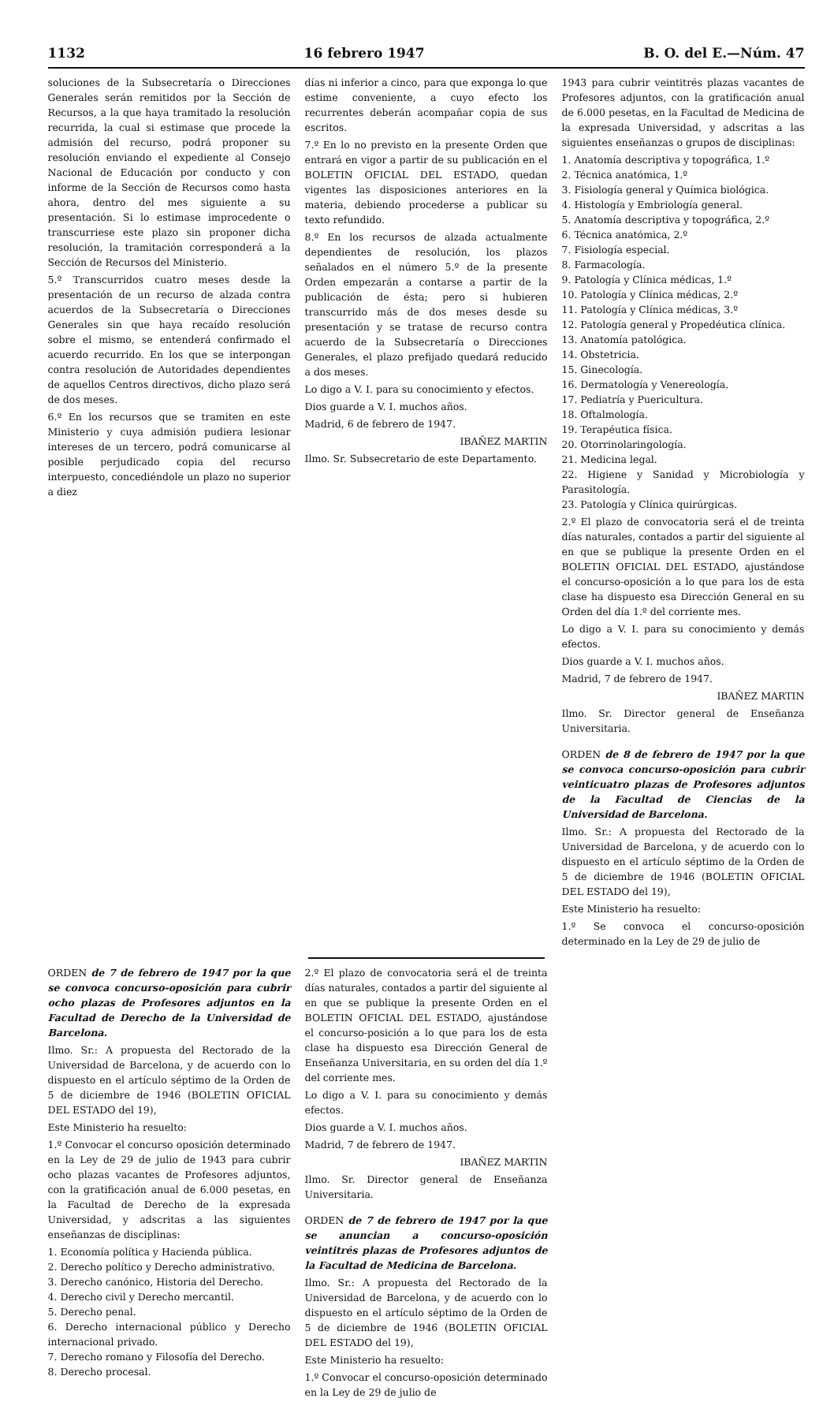1132 16 febrero 1947 B. O. del E.—Núm. 47
soluciones de la Subsecretaría o Direcciones Generales serán remitidos por la Sección de Recursos, a la que haya tramitado la resolución recurrida, la cual si estimase que procede la admisión del recurso, podrá proponer su resolución enviando el expediente al Consejo Nacional de Educación por conducto y con informe de la Sección de Recursos como hasta ahora, dentro del mes siguiente a su presentación. Si lo estimase improcedente o transcurriese este plazo sin proponer dicha resolución, la tramitación corresponderá a la Sección de Recursos del Ministerio.
5.º Transcurridos cuatro meses desde la presentación de un recurso de alzada contra acuerdos de la Subsecretaría o Direcciones Generales sin que haya recaído resolución sobre el mismo, se entenderá confirmado el acuerdo recurrido. En los que se interpongan contra resolución de Autoridades dependientes de aquellos Centros directivos, dicho plazo será de dos meses.
6.º En los recursos que se tramiten en este Ministerio y cuya admisión pudiera lesionar intereses de un tercero, podrá comunicarse al posible perjudicado copia del recurso interpuesto, concediéndole un plazo no superior a diez
días ni inferior a cinco, para que exponga lo que estime conveniente, a cuyo efecto los recurrentes deberán acompañar copia de sus escritos.
7.º En lo no previsto en la presente Orden que entrará en vigor a partir de su publicación en el BOLETIN OFICIAL DEL ESTADO, quedan vigentes las disposiciones anteriores en la materia, debiendo procederse a publicar su texto refundido.
8.º En los recursos de alzada actualmente dependientes de resolución, los plazos señalados en el número 5.º de la presente Orden empezarán a contarse a partir de la publicación de ésta; pero si hubieren transcurrido más de dos meses desde su presentación y se tratase de recurso contra acuerdo de la Subsecretaría o Direcciones Generales, el plazo prefijado quedará reducido a dos meses.
Lo digo a V. I. para su conocimiento y efectos.
Dios guarde a V. I. muchos años.
Madrid, 6 de febrero de 1947.
IBAÑEZ MARTIN
Ilmo. Sr. Subsecretario de este Departamento.
1943 para cubrir veintitrés plazas vacantes de Profesores adjuntos, con la gratificación anual de 6.000 pesetas, en la Facultad de Medicina de la expresada Universidad, y adscritas a las siguientes enseñanzas o grupos de disciplinas:
1. Anatomía descriptiva y topográfica, 1.º
2. Técnica anatómica, 1.º
3. Fisiología general y Química biológica.
4. Histología y Embriología general.
5. Anatomía descriptiva y topográfica, 2.º
6. Técnica anatómica, 2.º
7. Fisiología especial.
8. Farmacología.
9. Patología y Clínica médicas, 1.º
10. Patología y Clínica médicas, 2.º
11. Patología y Clínica médicas, 3.º
12. Patología general y Propedéutica clínica.
13. Anatomía patológica.
14. Obstetricia.
15. Ginecología.
16. Dermatología y Venereología.
17. Pediatría y Puericultura.
18. Oftalmología.
19. Terapéutica física.
20. Otorrinolaringología.
21. Medicina legal.
22. Higiene y Sanidad y Microbiología y Parasitología.
23. Patología y Clínica quirúrgicas.
2.º El plazo de convocatoria será el de treinta días naturales, contados a partir del siguiente al en que se publique la presente Orden en el BOLETIN OFICIAL DEL ESTADO, ajustándose el concurso-oposición a lo que para los de esta clase ha dispuesto esa Dirección General en su Orden del día 1.º del corriente mes.
Lo digo a V. I. para su conocimiento y demás efectos.
Dios guarde a V. I. muchos años.
Madrid, 7 de febrero de 1947.
IBAÑEZ MARTIN
Ilmo. Sr. Director general de Enseñanza Universitaria.
ORDEN de 8 de febrero de 1947 por la que se convoca concurso-oposición para cubrir veinticuatro plazas de Profesores adjuntos de la Facultad de Ciencias de la Universidad de Barcelona.
Ilmo. Sr.: A propuesta del Rectorado de la Universidad de Barcelona, y de acuerdo con lo dispuesto en el artículo séptimo de la Orden de 5 de diciembre de 1946 (BOLETIN OFICIAL DEL ESTADO del 19),
Este Ministerio ha resuelto:
1.º Se convoca el concurso-oposición determinado en la Ley de 29 de julio de
ORDEN de 7 de febrero de 1947 por la que se convoca concurso-oposición para cubrir ocho plazas de Profesores adjuntos en la Facultad de Derecho de la Universidad de Barcelona.
Ilmo. Sr.: A propuesta del Rectorado de la Universidad de Barcelona, y de acuerdo con lo dispuesto en el artículo séptimo de la Orden de 5 de diciembre de 1946 (BOLETIN OFICIAL DEL ESTADO del 19),
Este Ministerio ha resuelto:
1.º Convocar el concurso oposición determinado en la Ley de 29 de julio de 1943 para cubrir ocho plazas vacantes de Profesores adjuntos, con la gratificación anual de 6.000 pesetas, en la Facultad de Derecho de la expresada Universidad, y adscritas a las siguientes enseñanzas de disciplinas:
1. Economía política y Hacienda pública.
2. Derecho político y Derecho administrativo.
3. Derecho canónico, Historia del Derecho.
4. Derecho civil y Derecho mercantil.
5. Derecho penal.
6. Derecho internacional público y Derecho internacional privado.
7. Derecho romano y Filosofía del Derecho.
8. Derecho procesal.
2.º El plazo de convocatoria será el de treinta días naturales, contados a partir del siguiente al en que se publique la presente Orden en el BOLETIN OFICIAL DEL ESTADO, ajustándose el concurso-posición a lo que para los de esta clase ha dispuesto esa Dirección General de Enseñanza Universitaria, en su orden del día 1.º del corriente mes.
Lo digo a V. I. para su conocimiento y demás efectos.
Dios guarde a V. I. muchos años.
Madrid, 7 de febrero de 1947.
IBAÑEZ MARTIN
Ilmo. Sr. Director general de Enseñanza Universitaria.
ORDEN de 7 de febrero de 1947 por la que se anuncian a concurso-oposición veintitrés plazas de Profesores adjuntos de la Facultad de Medicina de Barcelona.
Ilmo. Sr.: A propuesta del Rectorado de la Universidad de Barcelona, y de acuerdo con lo dispuesto en el artículo séptimo de la Orden de 5 de diciembre de 1946 (BOLETIN OFICIAL DEL ESTADO del 19),
Este Ministerio ha resuelto:
1.º Convocar el concurso-oposición determinado en la Ley de 29 de julio de